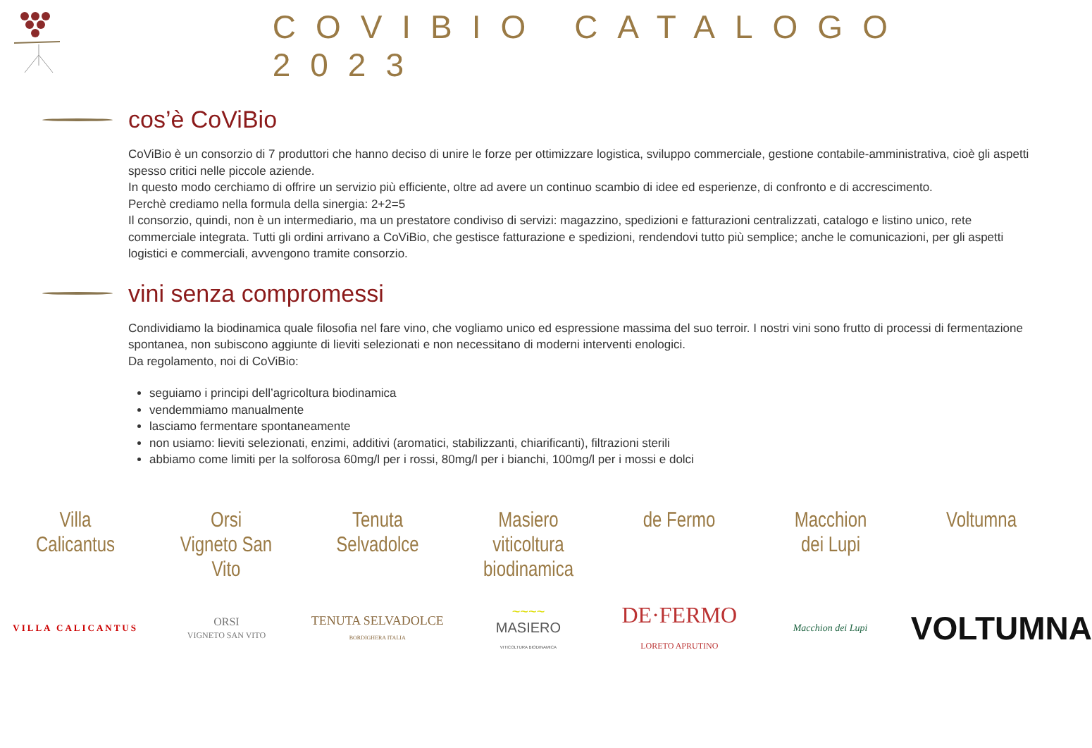COVIBIO CATALOGO 2023
cos’è CoViBio
CoViBio è un consorzio di 7 produttori che hanno deciso di unire le forze per ottimizzare logistica, sviluppo commerciale, gestione contabile-amministrativa, cioè gli aspetti spesso critici nelle piccole aziende.
In questo modo cerchiamo di offrire un servizio più efficiente, oltre ad avere un continuo scambio di idee ed esperienze, di confronto e di accrescimento.
Perchè crediamo nella formula della sinergia: 2+2=5
Il consorzio, quindi, non è un intermediario, ma un prestatore condiviso di servizi: magazzino, spedizioni e fatturazioni centralizzati, catalogo e listino unico, rete commerciale integrata. Tutti gli ordini arrivano a CoViBio, che gestisce fatturazione e spedizioni, rendendovi tutto più semplice; anche le comunicazioni, per gli aspetti logistici e commerciali, avvengono tramite consorzio.
vini senza compromessi
Condividiamo la biodinamica quale filosofia nel fare vino, che vogliamo unico ed espressione massima del suo terroir. I nostri vini sono frutto di processi di fermentazione spontanea, non subiscono aggiunte di lieviti selezionati e non necessitano di moderni interventi enologici.
Da regolamento, noi di CoViBio:
seguiamo i principi dell’agricoltura biodinamica
vendemmiamo manualmente
lasciamo fermentare spontaneamente
non usiamo: lieviti selezionati, enzimi, additivi (aromatici, stabilizzanti, chiarificanti), filtrazioni sterili
abbiamo come limiti per la solforosa 60mg/l per i rossi, 80mg/l per i bianchi, 100mg/l per i mossi e dolci
Villa
Calicantus
Orsi
Vigneto San Vito
Tenuta
Selvadolce
Masiero
viticoltura
biodinamica
de Fermo Macchion
dei Lupi
Voltumna
VILLA CALICANTUS
ORSI
VIGNETO SAN VITO
TENUTA SELVADOLCE
BORDIGHERA ITALIA
~~~~
MASIERO
VITICOLTURA BIODINAMICA
DE·FERMO
LORETO APRUTINO
Macchion dei Lupi
VOLTUMNA